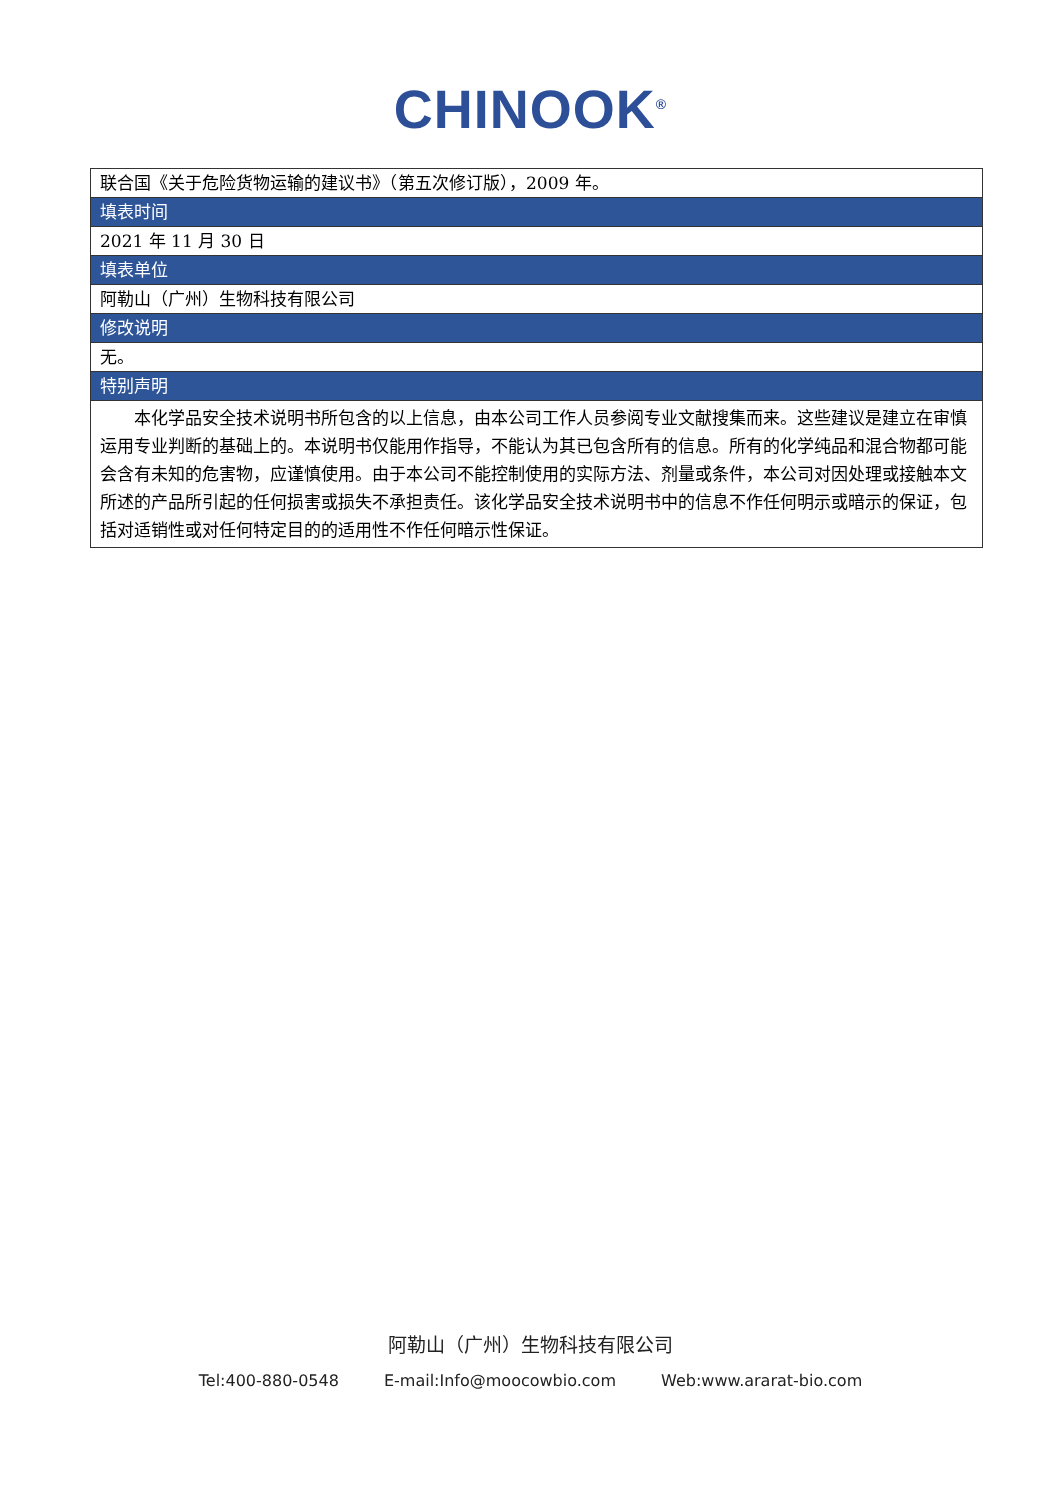CHINOOK<sup>®</sup>
| 联合国《关于危险货物运输的建议书》（第五次修订版），2009 年。 |
| 填表时间 |
| 2021 年 11 月 30 日 |
| 填表单位 |
| 阿勒山（广州）生物科技有限公司 |
| 修改说明 |
| 无。 |
| 特别声明 |
| 本化学品安全技术说明书所包含的以上信息，由本公司工作人员参阅专业文献搜集而来。这些建议是建立在审慎运用专业判断的基础上的。本说明书仅能用作指导，不能认为其已包含所有的信息。所有的化学纯品和混合物都可能会含有未知的危害物，应谨慎使用。由于本公司不能控制使用的实际方法、剂量或条件，本公司对因处理或接触本文所述的产品所引起的任何损害或损失不承担责任。该化学品安全技术说明书中的信息不作任何明示或暗示的保证，包括对适销性或对任何特定目的的适用性不作任何暗示性保证。 |
阿勒山（广州）生物科技有限公司
Tel:400-880-0548 E-mail:Info@moocowbio.com Web:www.ararat-bio.com